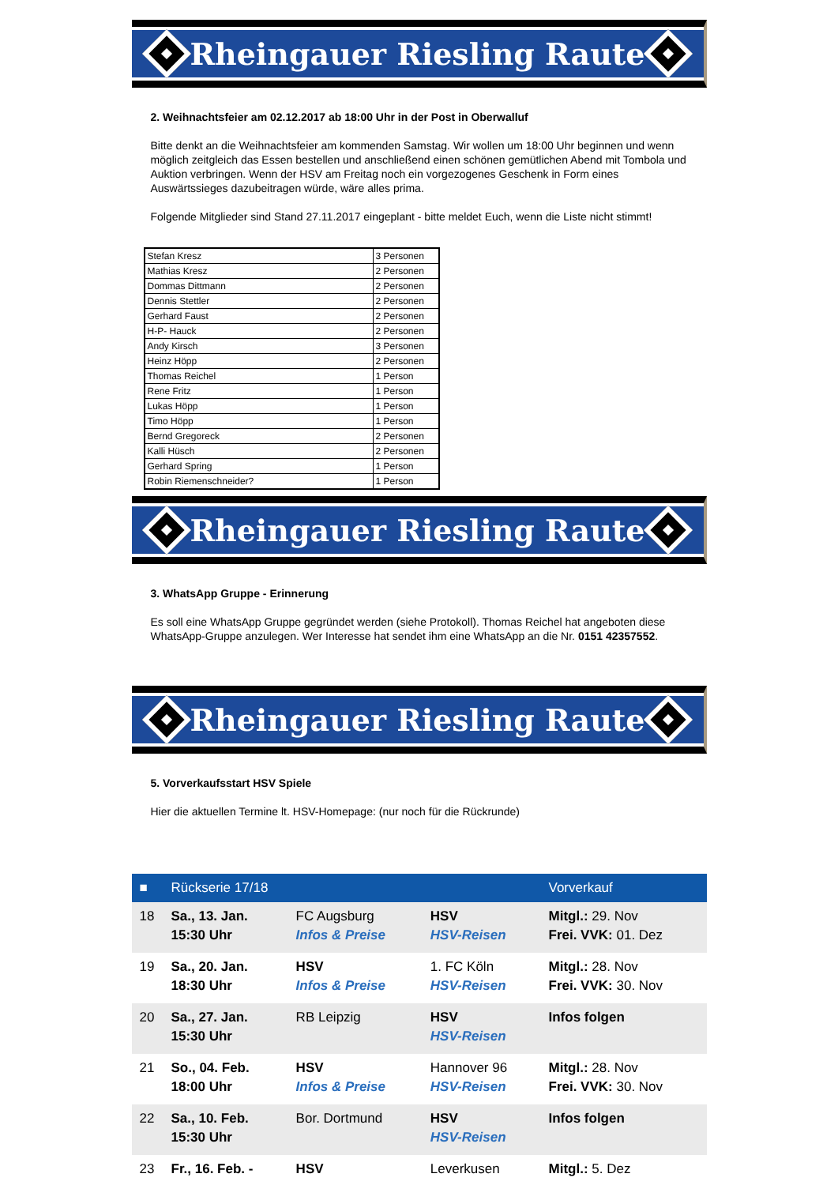Rheingauer Riesling Raute
2. Weihnachtsfeier am 02.12.2017 ab 18:00 Uhr in der Post in Oberwalluf
Bitte denkt an die Weihnachtsfeier am kommenden Samstag. Wir wollen um 18:00 Uhr beginnen und wenn möglich zeitgleich das Essen bestellen und anschließend einen schönen gemütlichen Abend mit Tombola und Auktion verbringen. Wenn der HSV am Freitag noch ein vorgezogenes Geschenk in Form eines Auswärtssieges dazubeitragen würde, wäre alles prima.
Folgende Mitglieder sind Stand 27.11.2017 eingeplant - bitte meldet Euch, wenn die Liste nicht stimmt!
| Stefan Kresz | 3 Personen |
| Mathias Kresz | 2 Personen |
| Dommas Dittmann | 2 Personen |
| Dennis Stettler | 2 Personen |
| Gerhard Faust | 2 Personen |
| H-P- Hauck | 2 Personen |
| Andy Kirsch | 3 Personen |
| Heinz Höpp | 2 Personen |
| Thomas Reichel | 1 Person |
| Rene Fritz | 1 Person |
| Lukas Höpp | 1 Person |
| Timo Höpp | 1 Person |
| Bernd Gregoreck | 2 Personen |
| Kalli Hüsch | 2 Personen |
| Gerhard Spring | 1 Person |
| Robin Riemenschneider? | 1 Person |
Rheingauer Riesling Raute
3. WhatsApp Gruppe - Erinnerung
Es soll eine WhatsApp Gruppe gegründet werden (siehe Protokoll). Thomas Reichel hat angeboten diese WhatsApp-Gruppe anzulegen. Wer Interesse hat sendet ihm eine WhatsApp an die Nr. 0151 42357552.
Rheingauer Riesling Raute
5. Vorverkaufsstart HSV Spiele
Hier die aktuellen Termine lt. HSV-Homepage: (nur noch für die Rückrunde)
| ■ | Rückserie 17/18 | | | Vorverkauf |
| --- | --- | --- | --- | --- |
| 18 | Sa., 13. Jan. 15:30 Uhr | FC Augsburg Infos & Preise | HSV HSV-Reisen | Mitgl.: 29. Nov Frei. VVK: 01. Dez |
| 19 | Sa., 20. Jan. 18:30 Uhr | HSV Infos & Preise | 1. FC Köln HSV-Reisen | Mitgl.: 28. Nov Frei. VVK: 30. Nov |
| 20 | Sa., 27. Jan. 15:30 Uhr | RB Leipzig | HSV HSV-Reisen | Infos folgen |
| 21 | So., 04. Feb. 18:00 Uhr | HSV Infos & Preise | Hannover 96 HSV-Reisen | Mitgl.: 28. Nov Frei. VVK: 30. Nov |
| 22 | Sa., 10. Feb. 15:30 Uhr | Bor. Dortmund | HSV HSV-Reisen | Infos folgen |
| 23 | Fr., 16. Feb. - | HSV | Leverkusen | Mitgl.: 5. Dez |